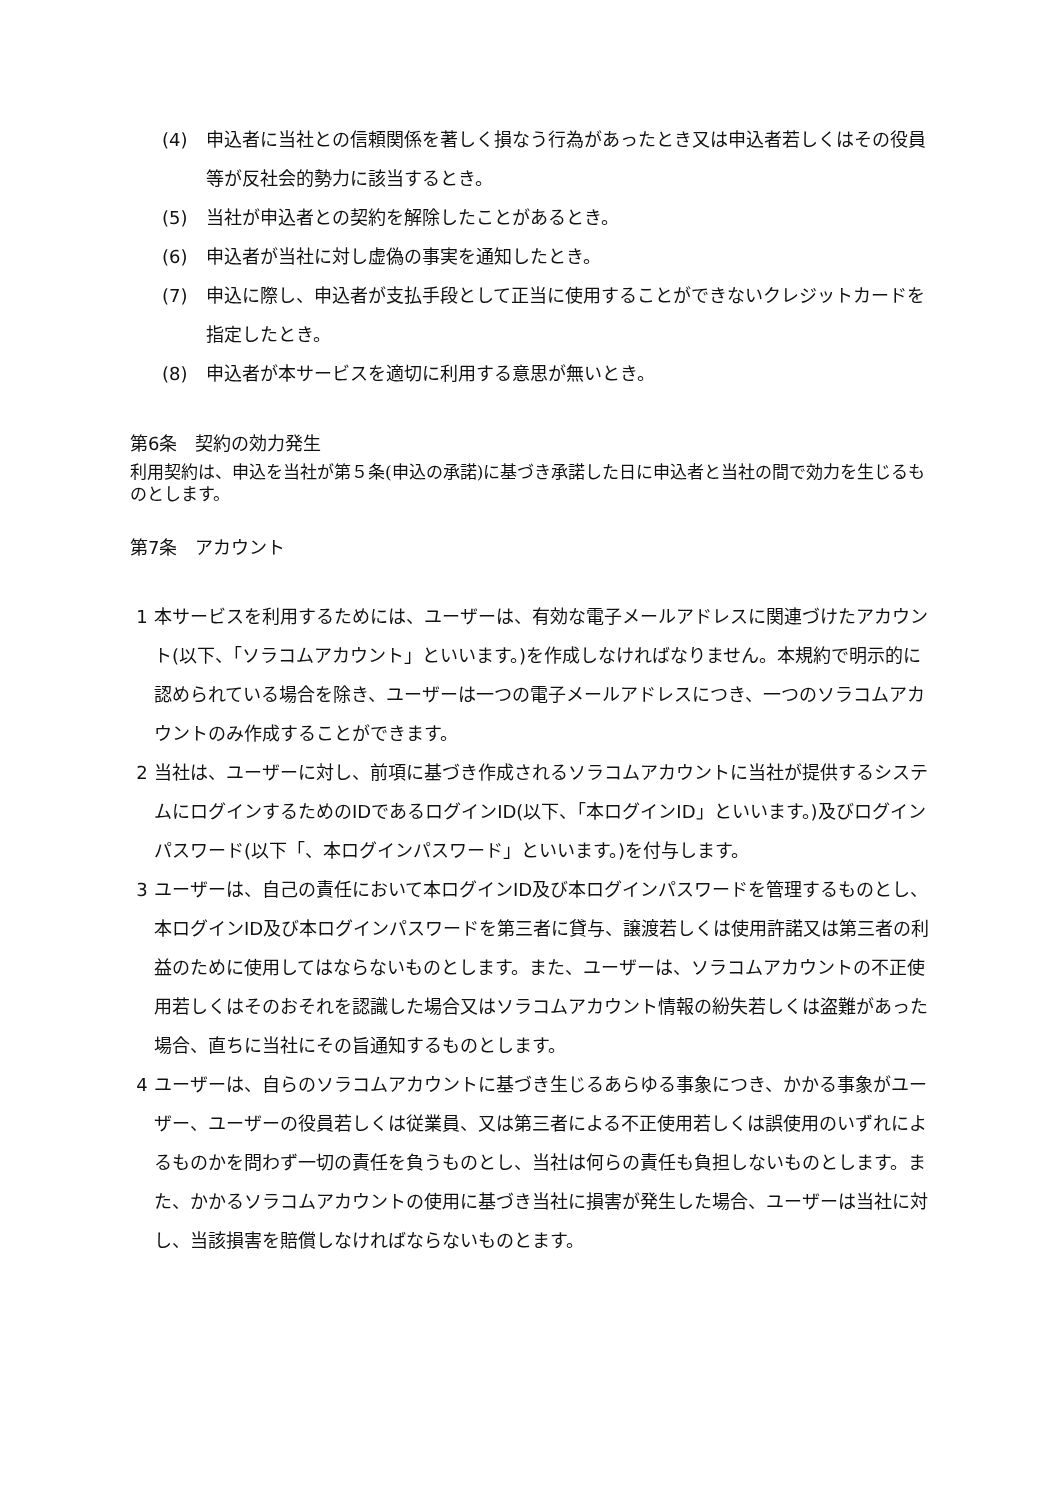(4) 申込者に当社との信頼関係を著しく損なう行為があったとき又は申込者若しくはその役員等が反社会的勢力に該当するとき。
(5) 当社が申込者との契約を解除したことがあるとき。
(6) 申込者が当社に対し虚偽の事実を通知したとき。
(7) 申込に際し、申込者が支払手段として正当に使用することができないクレジットカードを指定したとき。
(8) 申込者が本サービスを適切に利用する意思が無いとき。
第6条　契約の効力発生
利用契約は、申込を当社が第５条(申込の承諾)に基づき承諾した日に申込者と当社の間で効力を生じるものとします。
第7条　アカウント
1 本サービスを利用するためには、ユーザーは、有効な電子メールアドレスに関連づけたアカウント(以下、「ソラコムアカウント」といいます。)を作成しなければなりません。本規約で明示的に認められている場合を除き、ユーザーは一つの電子メールアドレスにつき、一つのソラコムアカウントのみ作成することができます。
2 当社は、ユーザーに対し、前項に基づき作成されるソラコムアカウントに当社が提供するシステムにログインするためのIDであるログインID(以下、「本ログインID」といいます。)及びログインパスワード(以下「、本ログインパスワード」といいます。)を付与します。
3 ユーザーは、自己の責任において本ログインID及び本ログインパスワードを管理するものとし、本ログインID及び本ログインパスワードを第三者に貸与、譲渡若しくは使用許諾又は第三者の利益のために使用してはならないものとします。また、ユーザーは、ソラコムアカウントの不正使用若しくはそのおそれを認識した場合又はソラコムアカウント情報の紛失若しくは盗難があった場合、直ちに当社にその旨通知するものとします。
4 ユーザーは、自らのソラコムアカウントに基づき生じるあらゆる事象につき、かかる事象がユーザー、ユーザーの役員若しくは従業員、又は第三者による不正使用若しくは誤使用のいずれによるものかを問わず一切の責任を負うものとし、当社は何らの責任も負担しないものとします。また、かかるソラコムアカウントの使用に基づき当社に損害が発生した場合、ユーザーは当社に対し、当該損害を賠償しなければならないものとます。